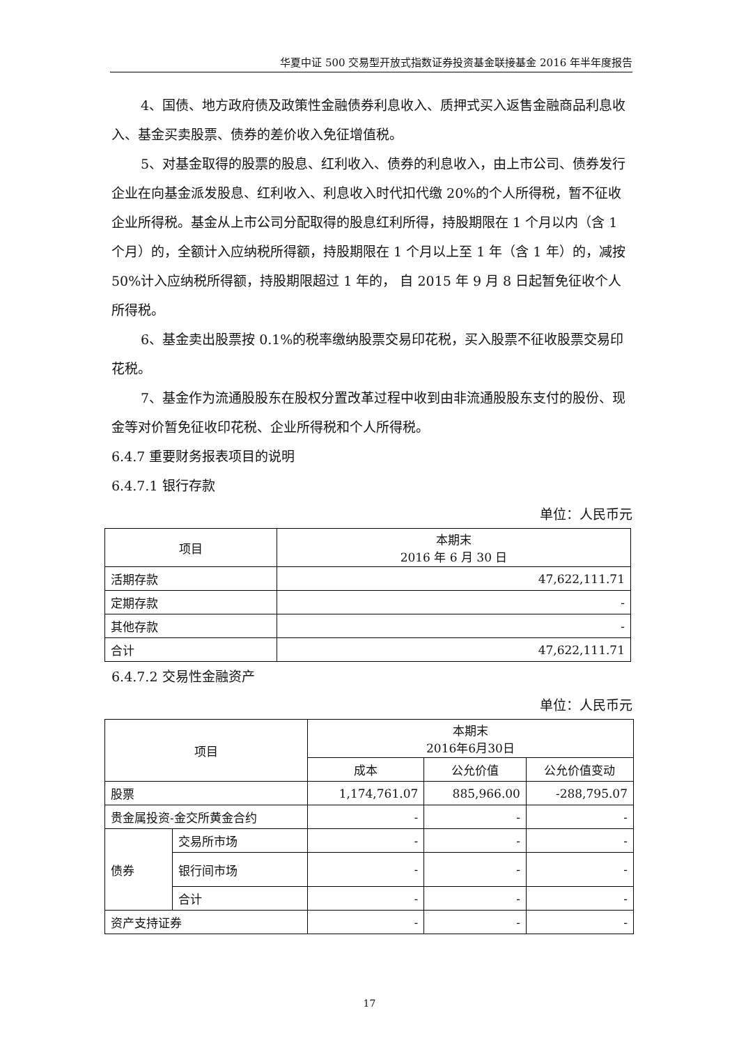华夏中证 500 交易型开放式指数证券投资基金联接基金 2016 年半年度报告
4、国债、地方政府债及政策性金融债券利息收入、质押式买入返售金融商品利息收入、基金买卖股票、债券的差价收入免征增值税。
5、对基金取得的股票的股息、红利收入、债券的利息收入，由上市公司、债券发行企业在向基金派发股息、红利收入、利息收入时代扣代缴 20%的个人所得税，暂不征收企业所得税。基金从上市公司分配取得的股息红利所得，持股期限在 1 个月以内（含 1 个月）的，全额计入应纳税所得额，持股期限在 1 个月以上至 1 年（含 1 年）的，减按 50%计入应纳税所得额，持股期限超过 1 年的， 自 2015 年 9 月 8 日起暂免征收个人所得税。
6、基金卖出股票按 0.1%的税率缴纳股票交易印花税，买入股票不征收股票交易印花税。
7、基金作为流通股股东在股权分置改革过程中收到由非流通股股东支付的股份、现金等对价暂免征收印花税、企业所得税和个人所得税。
6.4.7 重要财务报表项目的说明
6.4.7.1 银行存款
单位：人民币元
| 项目 | 本期末 2016 年 6 月 30 日 |
| --- | --- |
| 活期存款 | 47,622,111.71 |
| 定期存款 | - |
| 其他存款 | - |
| 合计 | 47,622,111.71 |
6.4.7.2 交易性金融资产
单位：人民币元
| 项目 | | 本期末 2016年6月30日 | | |
| --- | --- | --- | --- | --- |
| | | 成本 | 公允价值 | 公允价值变动 |
| 股票 | | 1,174,761.07 | 885,966.00 | -288,795.07 |
| 贵金属投资-金交所黄金合约 | | - | - | - |
| 债券 | 交易所市场 | - | - | - |
| | 银行间市场 | - | - | - |
| | 合计 | - | - | - |
| 资产支持证券 | | - | - | - |
17